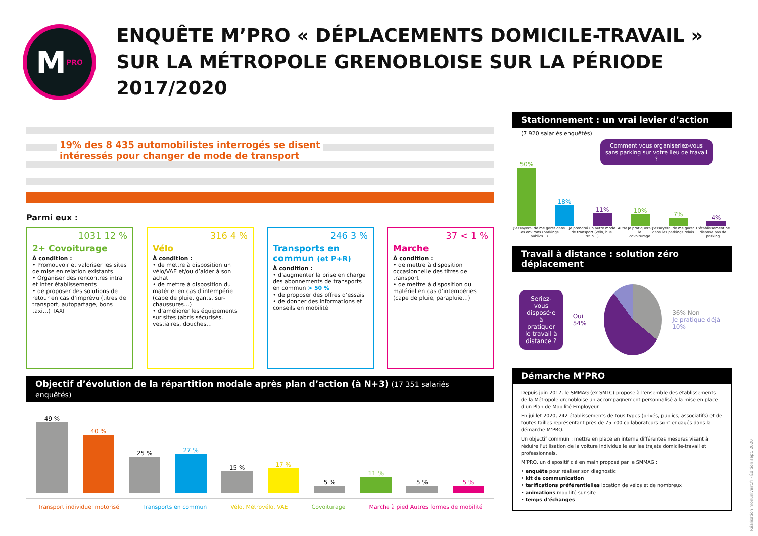M PRO
ENQUÊTE M’PRO « DÉPLACEMENTS DOMICILE-TRAVAIL »
SUR LA MÉTROPOLE GRENOBLOISE SUR LA PÉRIODE 2017/2020
19% des 8 435 automobilistes interrogés se disent
intéressés pour changer de mode de transport
Parmi eux :
1031 12 %
2+ Covoiturage
À condition :
• Promouvoir et valoriser les sites de mise en relation existants
• Organiser des rencontres intra et inter établissements
• de proposer des solutions de retour en cas d’imprévu (titres de transport, autopartage, bons taxi…) TAXI
316 4 %
Vélo
À condition :
• de mettre à disposition un vélo/VAE et/ou d’aider à son achat
• de mettre à disposition du matériel en cas d’intempérie (cape de pluie, gants, sur-chaussures…)
• d’améliorer les équipements sur sites (abris sécurisés, vestiaires, douches…
246 3 %
Transports en commun (et P+R)
À condition :
• d’augmenter la prise en charge des abonnements de transports en commun > 50 %
• de proposer des offres d’essais
• de donner des informations et conseils en mobilité
37 < 1 %
Marche
À condition :
• de mettre à disposition occasionnelle des titres de transport
• de mettre à disposition du matériel en cas d’intempéries (cape de pluie, parapluie…)
Objectif d’évolution de la répartition modale après plan d’action (à N+3) (17 351 salariés enquêtés)
49 %
40 %
25 %
27 %
15 %
17 %
5 %
11 %
5 %
5 %
Transport individuel motorisé Transports en commun Vélo, Métrovélo, VAE Covoiturage Marche à pied Autres formes de mobilité
Stationnement : un vrai levier d’action
(7 920 salariés enquêtés)
Comment vous organiseriez-vous sans parking sur votre lieu de travail ?
50%
18%
11%
10%
7%
4%
J’essayerai de me garer dans les environs (parkings publics…) Je prendrai un autre mode de transport (vélo, bus, train…) Autre Je pratiquerai le covoiturage J’essayerai de me garer dans les parkings relais L’établissement ne dispose pas de parking
Travail à distance : solution zéro déplacement
Seriez-vous disposé·e à pratiquer le travail à distance ?
Oui 54%
36% Non
Je pratique déjà 10%
Démarche M’PRO
Depuis juin 2017, le SMMAG (ex SMTC) propose à l’ensemble des établissements de la Métropole grenobloise un accompagnement personnalisé à la mise en place d’un Plan de Mobilité Employeur.
En juillet 2020, 242 établissements de tous types (privés, publics, associatifs) et de toutes tailles représentant près de 75 700 collaborateurs sont engagés dans la démarche M’PRO.
Un objectif commun : mettre en place en interne différentes mesures visant à réduire l’utilisation de la voiture individuelle sur les trajets domicile-travail et professionnels.
M’PRO, un dispositif clé en main proposé par le SMMAG :
• enquête pour réaliser son diagnostic
• kit de communication
• tarifications préférentielles location de vélos et de nombreux
• animations mobilité sur site
• temps d’échanges
Réalisation monunivert.fr - Édition sept. 2020